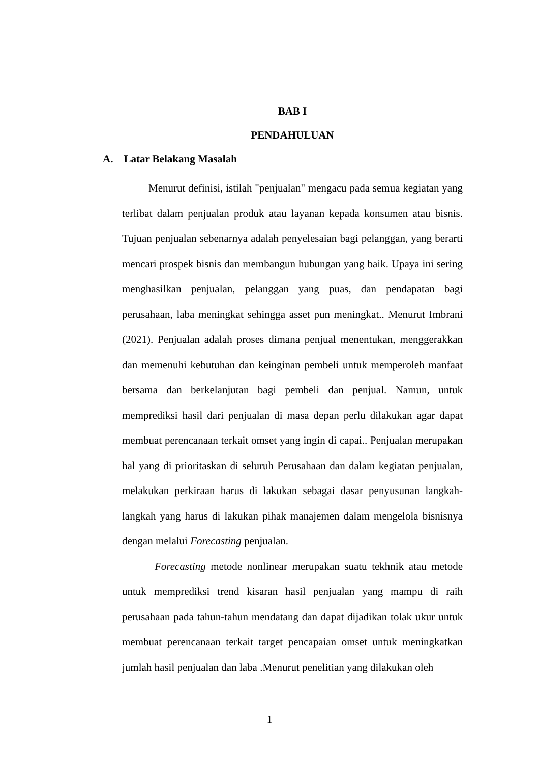BAB I
PENDAHULUAN
A. Latar Belakang Masalah
Menurut definisi, istilah "penjualan" mengacu pada semua kegiatan yang terlibat dalam penjualan produk atau layanan kepada konsumen atau bisnis. Tujuan penjualan sebenarnya adalah penyelesaian bagi pelanggan, yang berarti mencari prospek bisnis dan membangun hubungan yang baik. Upaya ini sering menghasilkan penjualan, pelanggan yang puas, dan pendapatan bagi perusahaan, laba meningkat sehingga asset pun meningkat.. Menurut Imbrani (2021). Penjualan adalah proses dimana penjual menentukan, menggerakkan dan memenuhi kebutuhan dan keinginan pembeli untuk memperoleh manfaat bersama dan berkelanjutan bagi pembeli dan penjual. Namun, untuk memprediksi hasil dari penjualan di masa depan perlu dilakukan agar dapat membuat perencanaan terkait omset yang ingin di capai.. Penjualan merupakan hal yang di prioritaskan di seluruh Perusahaan dan dalam kegiatan penjualan, melakukan perkiraan harus di lakukan sebagai dasar penyusunan langkah-langkah yang harus di lakukan pihak manajemen dalam mengelola bisnisnya dengan melalui Forecasting penjualan.
Forecasting metode nonlinear merupakan suatu tekhnik atau metode untuk memprediksi trend kisaran hasil penjualan yang mampu di raih perusahaan pada tahun-tahun mendatang dan dapat dijadikan tolak ukur untuk membuat perencanaan terkait target pencapaian omset untuk meningkatkan jumlah hasil penjualan dan laba .Menurut penelitian yang dilakukan oleh
1